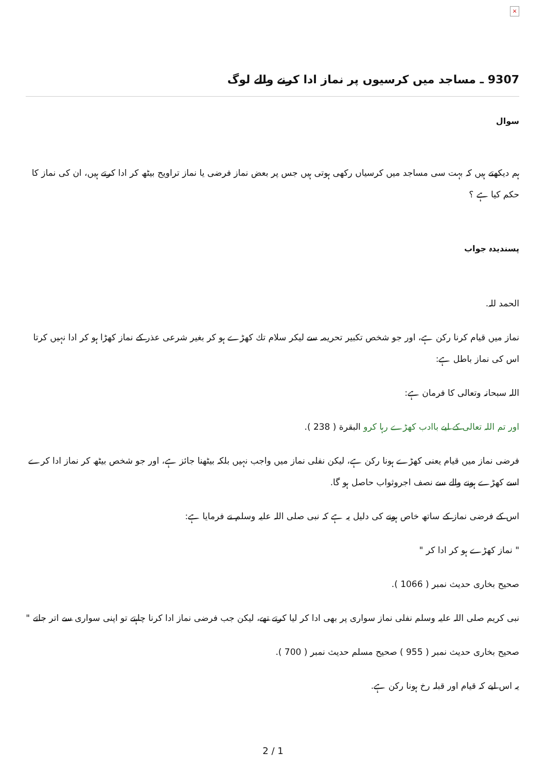×
9307 ـ مساجد میں کرسیوں پر نماز ادا کرنے والے لوگ
سوال
ہم دیکھتے ہیں کہ بہت سی مساجد میں کرسیاں رکھی ہوتی ہیں جس پر بعض نماز فرضی یا نماز تراویح بیٹھ کر ادا کرتے ہیں، ان کی نماز کا حکم کیا ہے ؟
پسندیدہ جواب
الحمد للہ.
نماز میں قیام کرنا رکن ہے، اور جو شخص تکبیر تحریمہ سے لیکر سلام تك كھڑے ہو کر بغیر شرعی عذر کے نماز کھڑا ہو کر ادا نہیں کرتا اس کی نماز باطل ہے:
اللہ سبحانہ وتعالی کا فرمان ہے:
اور تم اللہ تعالی کے لیے باادب کھڑے رہا کرو البقرة ( 238 ).
فرضی نماز میں قیام یعنی کھڑے ہونا رکن ہے، لیکن نفلی نماز میں واجب نہیں بلکہ بیٹھنا جائز ہے، اور جو شخص بیٹھ کر نماز ادا کرے اسے کھڑے ہونے والے سے نصف اجروثواب حاصل ہو گا.
اس کے فرضی نماز کے ساتھ خاص ہونے کی دلیل یہ ہے کہ نبی صلی اللہ علیہ وسلم نے فرمایا ہے:
" نماز کھڑے ہو کر ادا کر "
صحیح بخاری حدیث نمبر ( 1066 ).
نبی کریم صلی اللہ علیہ وسلم نفلی نماز سواری پر بھی ادا کر لیا کرتے تھے، لیکن جب فرضی نماز ادا کرنا چاہتے تو اپنی سواری سے اتر جاتے "
صحیح بخاری حدیث نمبر ( 955 ) صحیح مسلم حدیث نمبر ( 700 ).
یہ اس لیے کہ قیام اور قبلہ رخ ہونا رکن ہے.
2 / 1